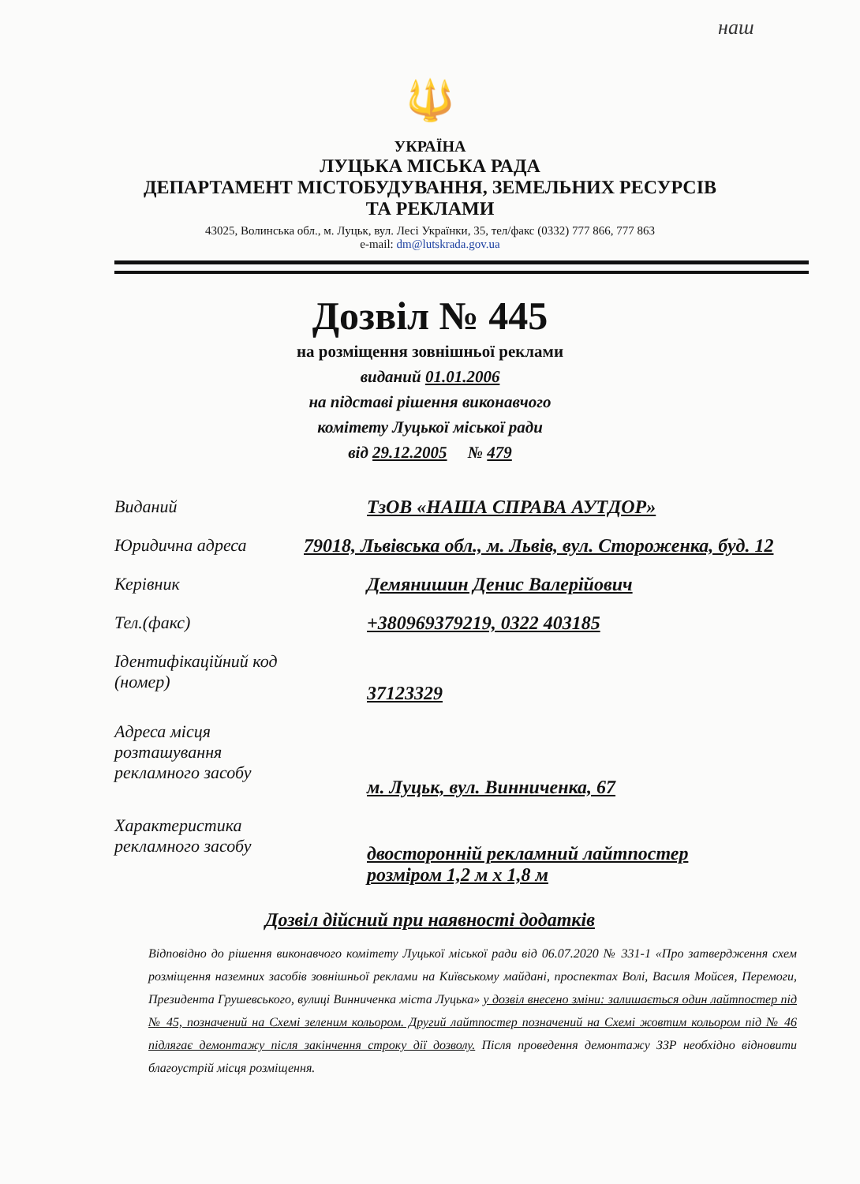наш
🔱
УКРАЇНА
ЛУЦЬКА МІСЬКА РАДА
ДЕПАРТАМЕНТ МІСТОБУДУВАННЯ, ЗЕМЕЛЬНИХ РЕСУРСІВ
ТА РЕКЛАМИ
43025, Волинська обл., м. Луцьк, вул. Лесі Українки, 35, тел/факс (0332) 777 866, 777 863
e-mail: dm@lutskrada.gov.ua
Дозвіл № 445
на розміщення зовнішньої реклами
виданий 01.01.2006
на підставі рішення виконавчого
комітету Луцької міської ради
від 29.12.2005 № 479
Виданий ТзОВ «НАША СПРАВА АУТДОР»
Юридична адреса 79018, Львівська обл., м. Львів, вул. Стороженка, буд. 12
Керівник Демянишин Денис Валерійович
Тел.(факс) +380969379219, 0322 403185
Ідентифікаційний код
(номер)
37123329
Адреса місця
розташування
рекламного засобу
м. Луцьк, вул. Винниченка, 67
Характеристика
рекламного засобу
двосторонній рекламний лайтпостер
розміром 1,2 м х 1,8 м
Дозвіл дійсний при наявності додатків
Відповідно до рішення виконавчого комітету Луцької міської ради від 06.07.2020 № 331-1 «Про затвердження схем розміщення наземних засобів зовнішньої реклами на Київському майдані, проспектах Волі, Василя Мойсея, Перемоги, Президента Грушевського, вулиці Винниченка міста Луцька» у дозвіл внесено зміни: залишається один лайтпостер під № 45, позначений на Схемі зеленим кольором. Другий лайтпостер позначений на Схемі жовтим кольором під № 46 підлягає демонтажу після закінчення строку дії дозволу. Після проведення демонтажу ЗЗР необхідно відновити благоустрій місця розміщення.